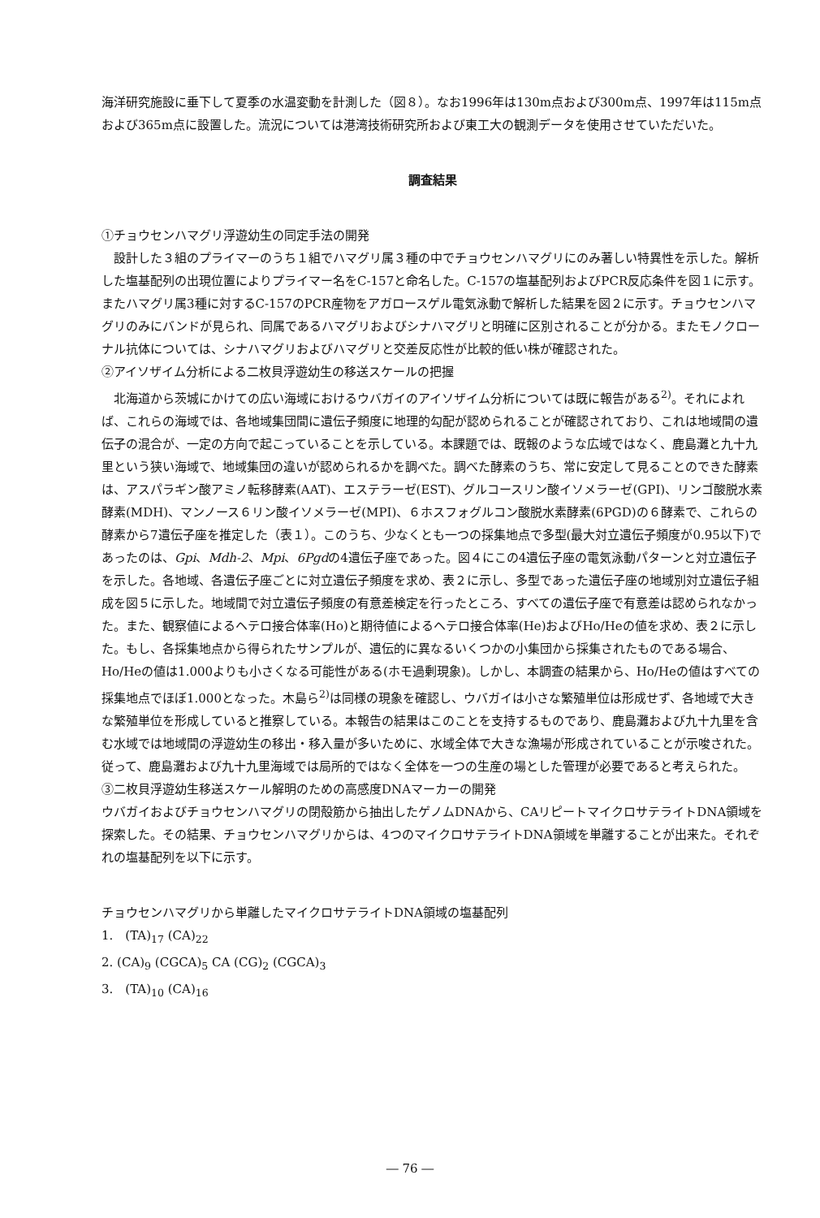海洋研究施設に垂下して夏季の水温変動を計測した（図８）。なお1996年は130m点および300m点、1997年は115m点および365m点に設置した。流況については港湾技術研究所および東工大の観測データを使用させていただいた。
調査結果
①チョウセンハマグリ浮遊幼生の同定手法の開発
設計した３組のプライマーのうち１組でハマグリ属３種の中でチョウセンハマグリにのみ著しい特異性を示した。解析した塩基配列の出現位置によりプライマー名をC-157と命名した。C-157の塩基配列およびPCR反応条件を図１に示す。またハマグリ属3種に対するC-157のPCR産物をアガロースゲル電気泳動で解析した結果を図２に示す。チョウセンハマグリのみにバンドが見られ、同属であるハマグリおよびシナハマグリと明確に区別されることが分かる。またモノクローナル抗体については、シナハマグリおよびハマグリと交差反応性が比較的低い株が確認された。
②アイソザイム分析による二枚貝浮遊幼生の移送スケールの把握
北海道から茨城にかけての広い海域におけるウバガイのアイソザイム分析については既に報告がある<sup>2)</sup>。それによれば、これらの海域では、各地域集団間に遺伝子頻度に地理的勾配が認められることが確認されており、これは地域間の遺伝子の混合が、一定の方向で起こっていることを示している。本課題では、既報のような広域ではなく、鹿島灘と九十九里という狭い海域で、地域集団の違いが認められるかを調べた。調べた酵素のうち、常に安定して見ることのできた酵素は、アスパラギン酸アミノ転移酵素(AAT)、エステラーゼ(EST)、グルコースリン酸イソメラーゼ(GPI)、リンゴ酸脱水素酵素(MDH)、マンノース６リン酸イソメラーゼ(MPI)、６ホスフォグルコン酸脱水素酵素(6PGD)の６酵素で、これらの酵素から7遺伝子座を推定した（表１）。このうち、少なくとも一つの採集地点で多型(最大対立遺伝子頻度が0.95以下)であったのは、Gpi、Mdh-2、Mpi、6Pgdの4遺伝子座であった。図４にこの4遺伝子座の電気泳動パターンと対立遺伝子を示した。各地域、各遺伝子座ごとに対立遺伝子頻度を求め、表２に示し、多型であった遺伝子座の地域別対立遺伝子組成を図５に示した。地域間で対立遺伝子頻度の有意差検定を行ったところ、すべての遺伝子座で有意差は認められなかった。また、観察値によるヘテロ接合体率(Ho)と期待値によるヘテロ接合体率(He)およびHo/Heの値を求め、表２に示した。もし、各採集地点から得られたサンプルが、遺伝的に異なるいくつかの小集団から採集されたものである場合、Ho/Heの値は1.000よりも小さくなる可能性がある(ホモ過剰現象)。しかし、本調査の結果から、Ho/Heの値はすべての採集地点でほぼ1.000となった。木島ら<sup>2)</sup>は同様の現象を確認し、ウバガイは小さな繁殖単位は形成せず、各地域で大きな繁殖単位を形成していると推察している。本報告の結果はこのことを支持するものであり、鹿島灘および九十九里を含む水域では地域間の浮遊幼生の移出・移入量が多いために、水域全体で大きな漁場が形成されていることが示唆された。従って、鹿島灘および九十九里海域では局所的ではなく全体を一つの生産の場とした管理が必要であると考えられた。
③二枚貝浮遊幼生移送スケール解明のための高感度DNAマーカーの開発
ウバガイおよびチョウセンハマグリの閉殻筋から抽出したゲノムDNAから、CAリピートマイクロサテライトDNA領域を探索した。その結果、チョウセンハマグリからは、4つのマイクロサテライトDNA領域を単離することが出来た。それぞれの塩基配列を以下に示す。
チョウセンハマグリから単離したマイクロサテライトDNA領域の塩基配列
1.　(TA)<sub>17</sub> (CA)<sub>22</sub>
2. (CA)<sub>9</sub> (CGCA)<sub>5</sub> CA (CG)<sub>2</sub> (CGCA)<sub>3</sub>
3.　(TA)<sub>10</sub> (CA)<sub>16</sub>
― 76 ―